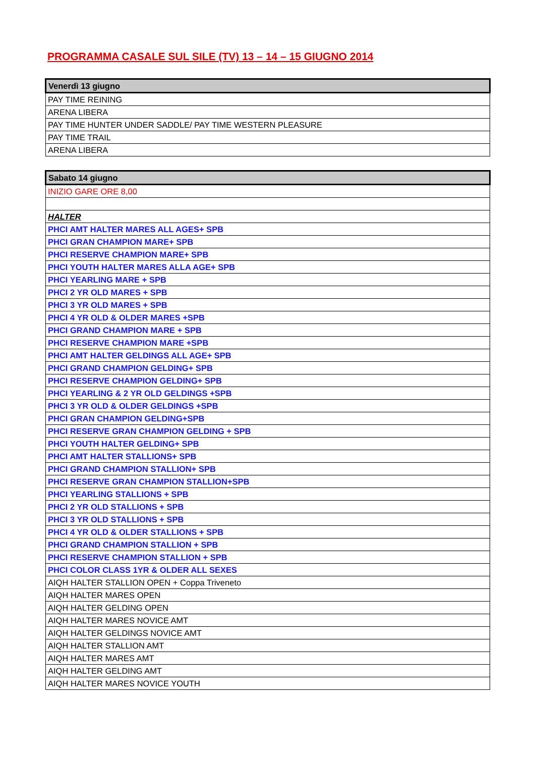PROGRAMMA CASALE SUL SILE (TV) 13 – 14 – 15 GIUGNO 2014
| Venerdì 13 giugno |
| --- |
| PAY TIME REINING |
| ARENA LIBERA |
| PAY TIME HUNTER UNDER SADDLE/ PAY TIME WESTERN PLEASURE |
| PAY TIME TRAIL |
| ARENA LIBERA |
| Sabato 14 giugno |
| --- |
| INIZIO GARE ORE 8,00 |
| HALTER |
| PHCI AMT HALTER MARES ALL AGES+ SPB |
| PHCI GRAN CHAMPION MARE+ SPB |
| PHCI RESERVE CHAMPION MARE+ SPB |
| PHCI YOUTH HALTER MARES ALLA AGE+ SPB |
| PHCI YEARLING MARE + SPB |
| PHCI 2 YR OLD MARES + SPB |
| PHCI 3 YR OLD MARES + SPB |
| PHCI 4 YR OLD & OLDER MARES +SPB |
| PHCI GRAND CHAMPION MARE + SPB |
| PHCI RESERVE CHAMPION MARE +SPB |
| PHCI AMT HALTER GELDINGS ALL AGE+ SPB |
| PHCI GRAND CHAMPION GELDING+ SPB |
| PHCI RESERVE CHAMPION GELDING+ SPB |
| PHCI YEARLING & 2 YR OLD GELDINGS +SPB |
| PHCI 3 YR OLD & OLDER GELDINGS +SPB |
| PHCI GRAN CHAMPION GELDING+SPB |
| PHCI RESERVE GRAN CHAMPION GELDING + SPB |
| PHCI YOUTH HALTER GELDING+ SPB |
| PHCI AMT HALTER STALLIONS+ SPB |
| PHCI GRAND CHAMPION STALLION+ SPB |
| PHCI RESERVE GRAN CHAMPION STALLION+SPB |
| PHCI YEARLING STALLIONS + SPB |
| PHCI 2 YR OLD STALLIONS + SPB |
| PHCI 3 YR OLD STALLIONS + SPB |
| PHCI 4 YR OLD & OLDER STALLIONS + SPB |
| PHCI GRAND CHAMPION STALLION + SPB |
| PHCI RESERVE CHAMPION STALLION + SPB |
| PHCI COLOR CLASS 1YR & OLDER ALL SEXES |
| AIQH HALTER STALLION OPEN + Coppa Triveneto |
| AIQH HALTER MARES OPEN |
| AIQH HALTER GELDING OPEN |
| AIQH HALTER MARES NOVICE AMT |
| AIQH HALTER GELDINGS NOVICE AMT |
| AIQH HALTER STALLION AMT |
| AIQH HALTER MARES AMT |
| AIQH HALTER GELDING AMT |
| AIQH HALTER MARES NOVICE YOUTH |